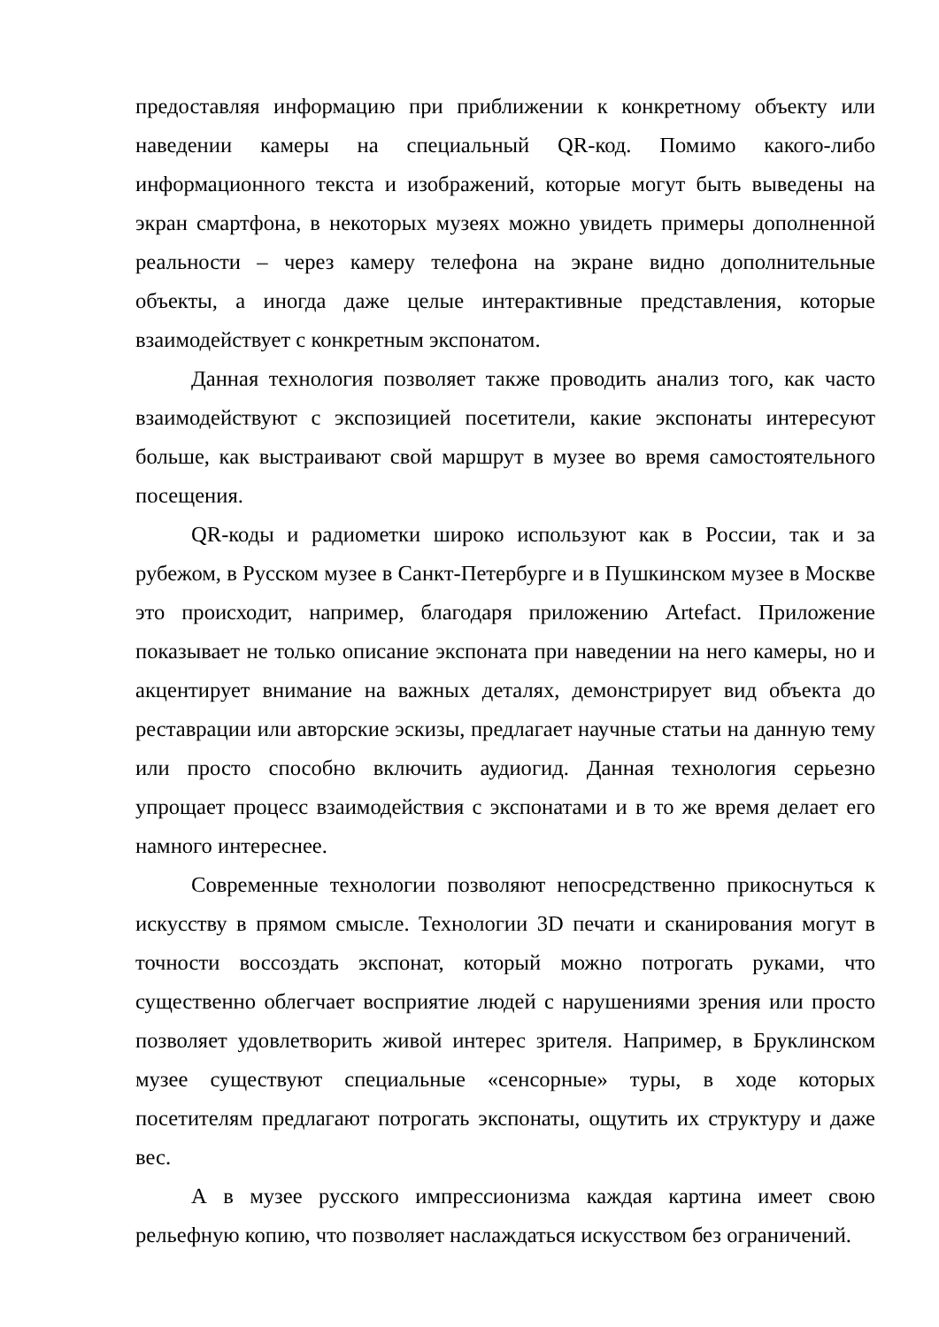предоставляя информацию при приближении к конкретному объекту или наведении камеры на специальный QR-код. Помимо какого-либо информационного текста и изображений, которые могут быть выведены на экран смартфона, в некоторых музеях можно увидеть примеры дополненной реальности – через камеру телефона на экране видно дополнительные объекты, а иногда даже целые интерактивные представления, которые взаимодействует с конкретным экспонатом.
Данная технология позволяет также проводить анализ того, как часто взаимодействуют с экспозицией посетители, какие экспонаты интересуют больше, как выстраивают свой маршрут в музее во время самостоятельного посещения.
QR-коды и радиометки широко используют как в России, так и за рубежом, в Русском музее в Санкт-Петербурге и в Пушкинском музее в Москве это происходит, например, благодаря приложению Artefact. Приложение показывает не только описание экспоната при наведении на него камеры, но и акцентирует внимание на важных деталях, демонстрирует вид объекта до реставрации или авторские эскизы, предлагает научные статьи на данную тему или просто способно включить аудиогид. Данная технология серьезно упрощает процесс взаимодействия с экспонатами и в то же время делает его намного интереснее.
Современные технологии позволяют непосредственно прикоснуться к искусству в прямом смысле. Технологии 3D печати и сканирования могут в точности воссоздать экспонат, который можно потрогать руками, что существенно облегчает восприятие людей с нарушениями зрения или просто позволяет удовлетворить живой интерес зрителя. Например, в Бруклинском музее существуют специальные «сенсорные» туры, в ходе которых посетителям предлагают потрогать экспонаты, ощутить их структуру и даже вес.
А в музее русского импрессионизма каждая картина имеет свою рельефную копию, что позволяет наслаждаться искусством без ограничений.